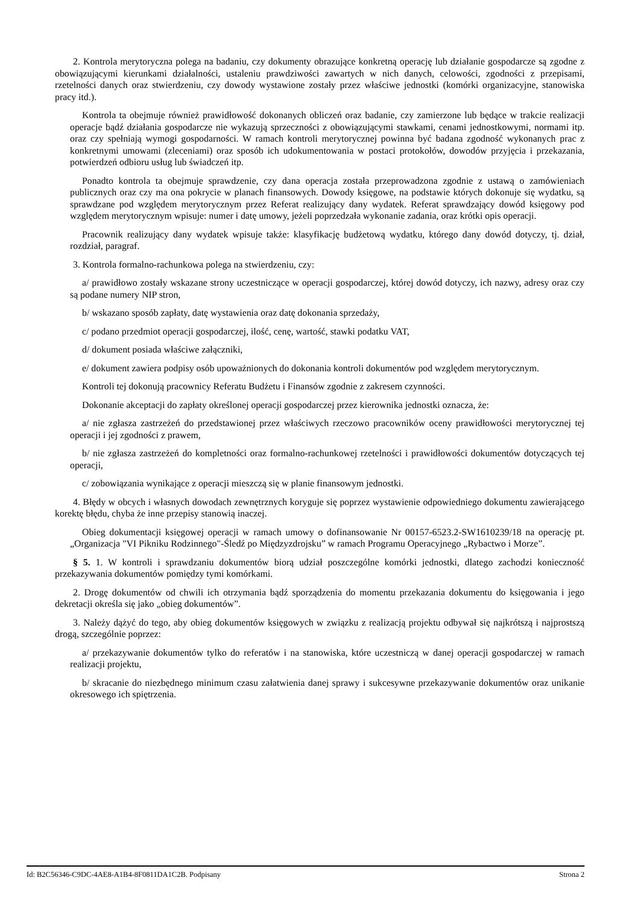2. Kontrola merytoryczna polega na badaniu, czy dokumenty obrazujące konkretną operację lub działanie gospodarcze są zgodne z obowiązującymi kierunkami działalności, ustaleniu prawdziwości zawartych w nich danych, celowości, zgodności z przepisami, rzetelności danych oraz stwierdzeniu, czy dowody wystawione zostały przez właściwe jednostki (komórki organizacyjne, stanowiska pracy itd.).
Kontrola ta obejmuje również prawidłowość dokonanych obliczeń oraz badanie, czy zamierzone lub będące w trakcie realizacji operacje bądź działania gospodarcze nie wykazują sprzeczności z obowiązującymi stawkami, cenami jednostkowymi, normami itp. oraz czy spełniają wymogi gospodarności. W ramach kontroli merytorycznej powinna być badana zgodność wykonanych prac z konkretnymi umowami (zleceniami) oraz sposób ich udokumentowania w postaci protokołów, dowodów przyjęcia i przekazania, potwierdzeń odbioru usług lub świadczeń itp.
Ponadto kontrola ta obejmuje sprawdzenie, czy dana operacja została przeprowadzona zgodnie z ustawą o zamówieniach publicznych oraz czy ma ona pokrycie w planach finansowych. Dowody księgowe, na podstawie których dokonuje się wydatku, są sprawdzane pod względem merytorycznym przez Referat realizujący dany wydatek. Referat sprawdzający dowód księgowy pod względem merytorycznym wpisuje: numer i datę umowy, jeżeli poprzedzała wykonanie zadania, oraz krótki opis operacji.
Pracownik realizujący dany wydatek wpisuje także: klasyfikację budżetową wydatku, którego dany dowód dotyczy, tj. dział, rozdział, paragraf.
3. Kontrola formalno-rachunkowa polega na stwierdzeniu, czy:
a/ prawidłowo zostały wskazane strony uczestniczące w operacji gospodarczej, której dowód dotyczy, ich nazwy, adresy oraz czy są podane numery NIP stron,
b/ wskazano sposób zapłaty, datę wystawienia oraz datę dokonania sprzedaży,
c/ podano przedmiot operacji gospodarczej, ilość, cenę, wartość, stawki podatku VAT,
d/ dokument posiada właściwe załączniki,
e/ dokument zawiera podpisy osób upoważnionych do dokonania kontroli dokumentów pod względem merytorycznym.
Kontroli tej dokonują pracownicy Referatu Budżetu i Finansów zgodnie z zakresem czynności.
Dokonanie akceptacji do zapłaty określonej operacji gospodarczej przez kierownika jednostki oznacza, że:
a/ nie zgłasza zastrzeżeń do przedstawionej przez właściwych rzeczowo pracowników oceny prawidłowości merytorycznej tej operacji i jej zgodności z prawem,
b/ nie zgłasza zastrzeżeń do kompletności oraz formalno-rachunkowej rzetelności i prawidłowości dokumentów dotyczących tej operacji,
c/ zobowiązania wynikające z operacji mieszczą się w planie finansowym jednostki.
4. Błędy w obcych i własnych dowodach zewnętrznych koryguje się poprzez wystawienie odpowiedniego dokumentu zawierającego korektę błędu, chyba że inne przepisy stanowią inaczej.
Obieg dokumentacji księgowej operacji w ramach umowy o dofinansowanie Nr 00157-6523.2-SW1610239/18 na operację pt. „Organizacja "VI Pikniku Rodzinnego"-Śledź po Międzyzdrojsku” w ramach Programu Operacyjnego „Rybactwo i Morze”.
§ 5. 1. W kontroli i sprawdzaniu dokumentów biorą udział poszczególne komórki jednostki, dlatego zachodzi konieczność przekazywania dokumentów pomiędzy tymi komórkami.
2. Drogę dokumentów od chwili ich otrzymania bądź sporządzenia do momentu przekazania dokumentu do księgowania i jego dekretacji określa się jako „obieg dokumentów”.
3. Należy dążyć do tego, aby obieg dokumentów księgowych w związku z realizacją projektu odbywał się najkrótszą i najprostszą drogą, szczególnie poprzez:
a/ przekazywanie dokumentów tylko do referatów i na stanowiska, które uczestniczą w danej operacji gospodarczej w ramach realizacji projektu,
b/ skracanie do niezbędnego minimum czasu załatwienia danej sprawy i sukcesywne przekazywanie dokumentów oraz unikanie okresowego ich spiętrzenia.
Id: B2C56346-C9DC-4AE8-A1B4-8F0811DA1C2B. Podpisany Strona 2